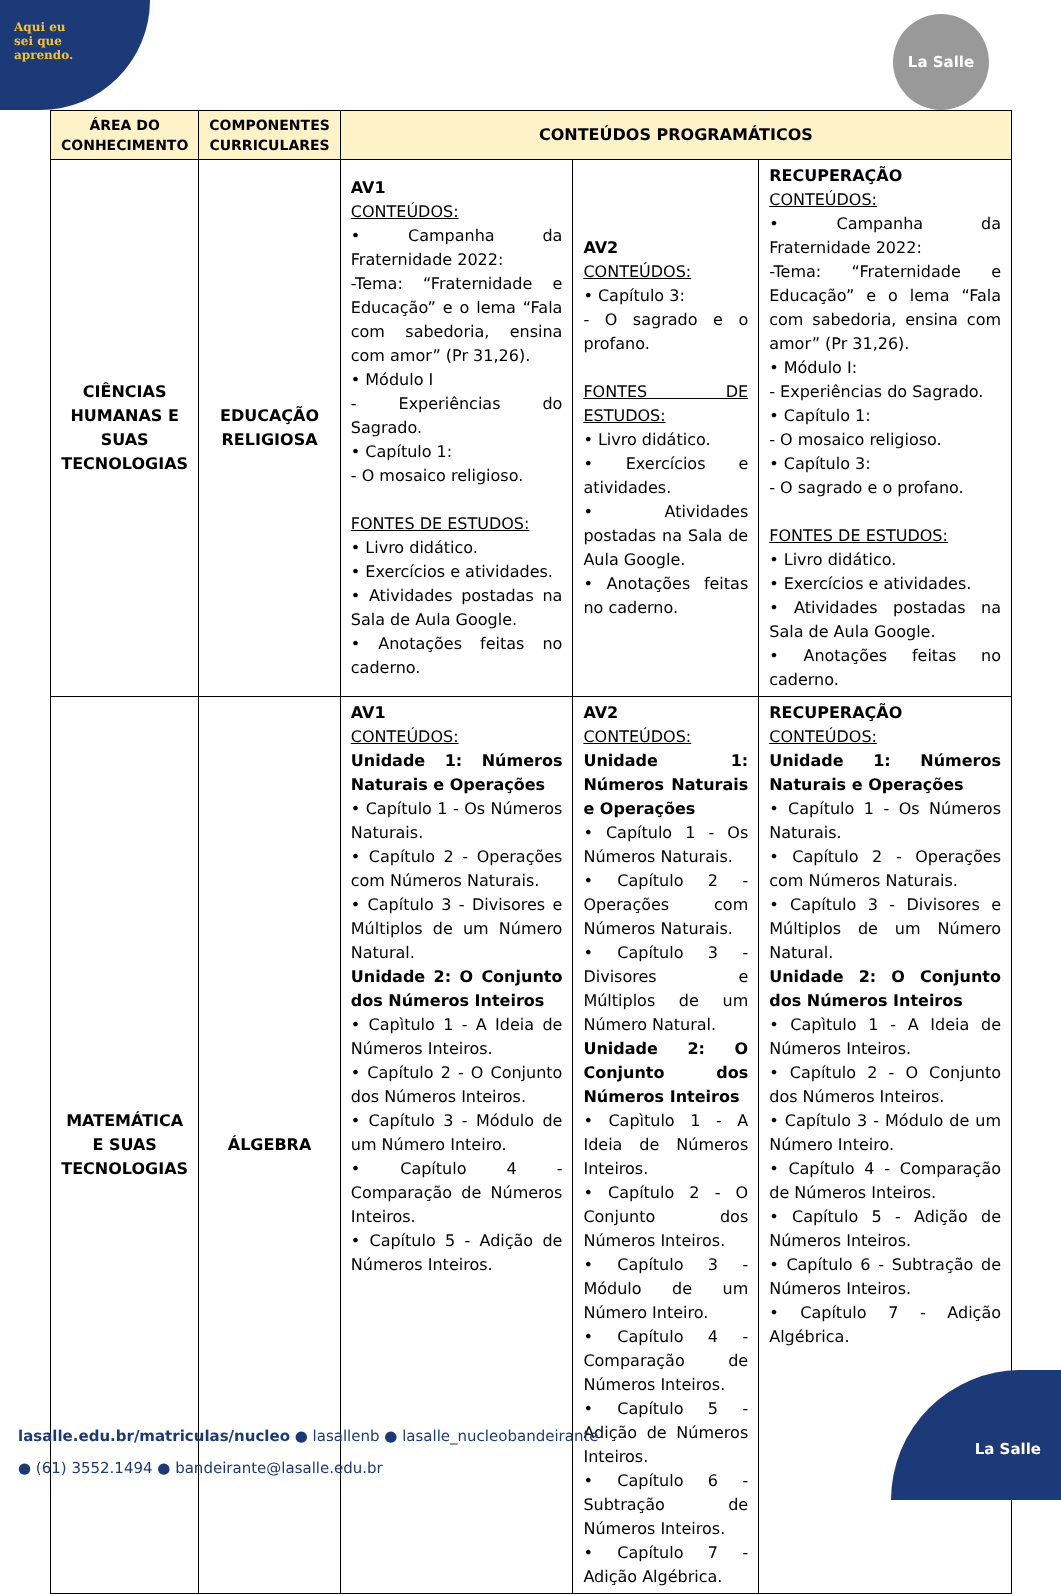Aqui eu
sei que
aprendo.
La Salle
| ÁREA DO CONHECIMENTO | COMPONENTES CURRICULARES | CONTEÚDOS PROGRAMÁTICOS | | |
| --- | --- | --- | --- | --- |
| CIÊNCIAS HUMANAS E SUAS TECNOLOGIAS | EDUCAÇÃO RELIGIOSA | AV1 CONTEÚDOS: • Campanha da Fraternidade 2022: -Tema: “Fraternidade e Educação” e o lema “Fala com sabedoria, ensina com amor” (Pr 31,26). • Módulo I - Experiências do Sagrado. • Capítulo 1: - O mosaico religioso. FONTES DE ESTUDOS: • Livro didático. • Exercícios e atividades. • Atividades postadas na Sala de Aula Google. • Anotações feitas no caderno. | AV2 CONTEÚDOS: • Capítulo 3: - O sagrado e o profano. FONTES DE ESTUDOS: • Livro didático. • Exercícios e atividades. • Atividades postadas na Sala de Aula Google. • Anotações feitas no caderno. | RECUPERAÇÃO CONTEÚDOS: • Campanha da Fraternidade 2022: -Tema: “Fraternidade e Educação” e o lema “Fala com sabedoria, ensina com amor” (Pr 31,26). • Módulo I: - Experiências do Sagrado. • Capítulo 1: - O mosaico religioso. • Capítulo 3: - O sagrado e o profano. FONTES DE ESTUDOS: • Livro didático. • Exercícios e atividades. • Atividades postadas na Sala de Aula Google. • Anotações feitas no caderno. |
| MATEMÁTICA E SUAS TECNOLOGIAS | ÁLGEBRA | AV1 CONTEÚDOS: Unidade 1: Números Naturais e Operações • Capítulo 1 - Os Números Naturais. • Capítulo 2 - Operações com Números Naturais. • Capítulo 3 - Divisores e Múltiplos de um Número Natural. Unidade 2: O Conjunto dos Números Inteiros • Capìtulo 1 - A Ideia de Números Inteiros. • Capítulo 2 - O Conjunto dos Números Inteiros. • Capítulo 3 - Módulo de um Número Inteiro. • Capítulo 4 - Comparação de Números Inteiros. • Capítulo 5 - Adição de Números Inteiros. | AV2 CONTEÚDOS: Unidade 1: Números Naturais e Operações • Capítulo 1 - Os Números Naturais. • Capítulo 2 - Operações com Números Naturais. • Capítulo 3 - Divisores e Múltiplos de um Número Natural. Unidade 2: O Conjunto dos Números Inteiros • Capìtulo 1 - A Ideia de Números Inteiros. • Capítulo 2 - O Conjunto dos Números Inteiros. • Capítulo 3 - Módulo de um Número Inteiro. • Capítulo 4 - Comparação de Números Inteiros. • Capítulo 5 - Adição de Números Inteiros. • Capítulo 6 - Subtração de Números Inteiros. • Capítulo 7 - Adição Algébrica. | RECUPERAÇÃO CONTEÚDOS: Unidade 1: Números Naturais e Operações • Capítulo 1 - Os Números Naturais. • Capítulo 2 - Operações com Números Naturais. • Capítulo 3 - Divisores e Múltiplos de um Número Natural. Unidade 2: O Conjunto dos Números Inteiros • Capìtulo 1 - A Ideia de Números Inteiros. • Capítulo 2 - O Conjunto dos Números Inteiros. • Capítulo 3 - Módulo de um Número Inteiro. • Capítulo 4 - Comparação de Números Inteiros. • Capítulo 5 - Adição de Números Inteiros. • Capítulo 6 - Subtração de Números Inteiros. • Capítulo 7 - Adição Algébrica. |
lasalle.edu.br/matriculas/nucleo ● lasallenb ● lasalle_nucleobandeirante
● (61) 3552.1494 ● bandeirante@lasalle.edu.br
La Salle